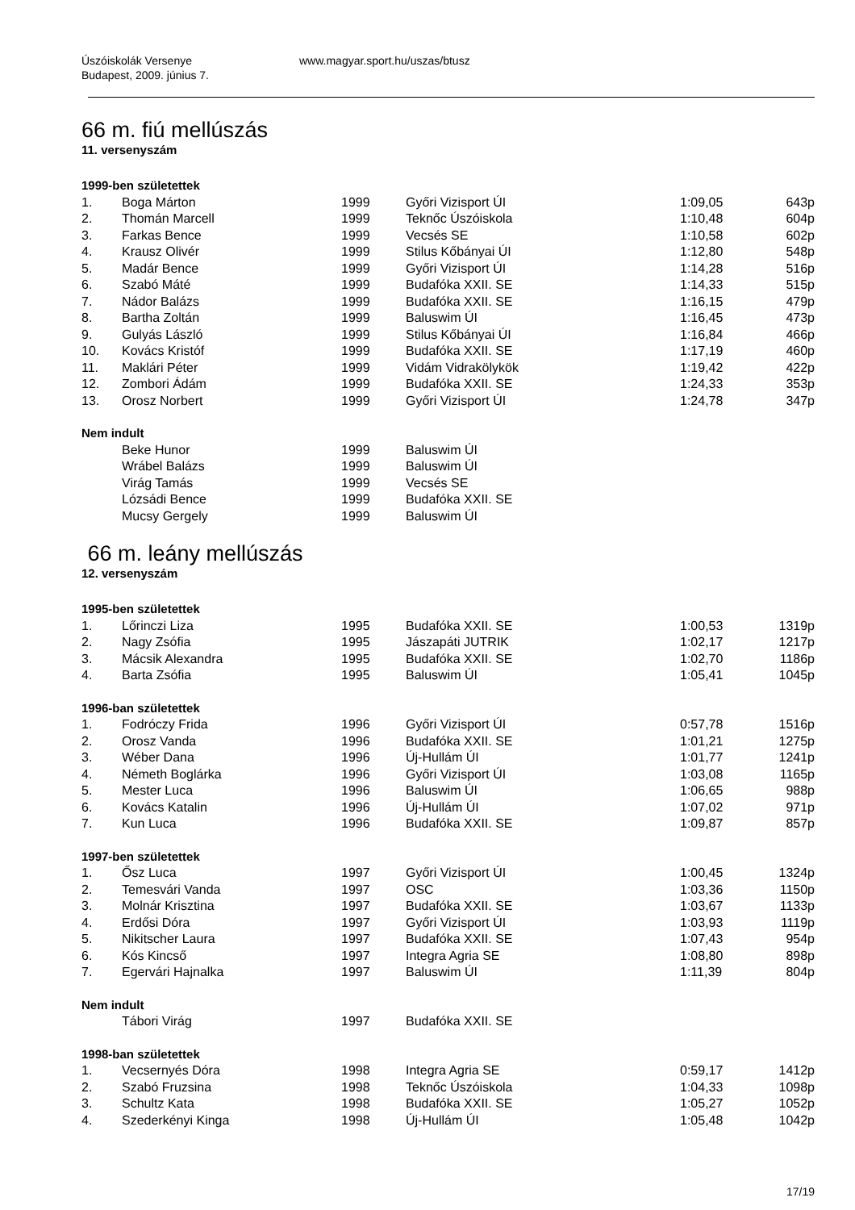Úszóiskolák Versenye
Budapest, 2009. június 7.
www.magyar.sport.hu/uszas/btusz
66 m. fiú mellúszás
11. versenyszám
| 1999-ben születettek | | | | | |
| 1. | Boga Márton | 1999 | Győri Vizisport ÚI | 1:09,05 | 643p |
| 2. | Thomán Marcell | 1999 | Teknőc Úszóiskola | 1:10,48 | 604p |
| 3. | Farkas Bence | 1999 | Vecsés SE | 1:10,58 | 602p |
| 4. | Krausz Olivér | 1999 | Stilus Kőbányai ÚI | 1:12,80 | 548p |
| 5. | Madár Bence | 1999 | Győri Vizisport ÚI | 1:14,28 | 516p |
| 6. | Szabó Máté | 1999 | Budafóka XXII. SE | 1:14,33 | 515p |
| 7. | Nádor Balázs | 1999 | Budafóka XXII. SE | 1:16,15 | 479p |
| 8. | Bartha Zoltán | 1999 | Baluswim ÚI | 1:16,45 | 473p |
| 9. | Gulyás László | 1999 | Stilus Kőbányai ÚI | 1:16,84 | 466p |
| 10. | Kovács Kristóf | 1999 | Budafóka XXII. SE | 1:17,19 | 460p |
| 11. | Maklári Péter | 1999 | Vidám Vidrakölykök | 1:19,42 | 422p |
| 12. | Zombori Ádám | 1999 | Budafóka XXII. SE | 1:24,33 | 353p |
| 13. | Orosz Norbert | 1999 | Győri Vizisport ÚI | 1:24,78 | 347p |
| Nem indult | | | | | |
| | Beke Hunor | 1999 | Baluswim ÚI | | |
| | Wrábel Balázs | 1999 | Baluswim ÚI | | |
| | Virág Tamás | 1999 | Vecsés SE | | |
| | Lózsádi Bence | 1999 | Budafóka XXII. SE | | |
| | Mucsy Gergely | 1999 | Baluswim ÚI | | |
66 m. leány mellúszás
12. versenyszám
| 1995-ben születettek | | | | | |
| 1. | Lőrinczi Liza | 1995 | Budafóka XXII. SE | 1:00,53 | 1319p |
| 2. | Nagy Zsófia | 1995 | Jászapáti JUTRIK | 1:02,17 | 1217p |
| 3. | Mácsik Alexandra | 1995 | Budafóka XXII. SE | 1:02,70 | 1186p |
| 4. | Barta Zsófia | 1995 | Baluswim ÚI | 1:05,41 | 1045p |
| 1996-ban születettek | | | | | |
| 1. | Fodróczy Frida | 1996 | Győri Vizisport ÚI | 0:57,78 | 1516p |
| 2. | Orosz Vanda | 1996 | Budafóka XXII. SE | 1:01,21 | 1275p |
| 3. | Wéber Dana | 1996 | Új-Hullám ÚI | 1:01,77 | 1241p |
| 4. | Németh Boglárka | 1996 | Győri Vizisport ÚI | 1:03,08 | 1165p |
| 5. | Mester Luca | 1996 | Baluswim ÚI | 1:06,65 | 988p |
| 6. | Kovács Katalin | 1996 | Új-Hullám ÚI | 1:07,02 | 971p |
| 7. | Kun Luca | 1996 | Budafóka XXII. SE | 1:09,87 | 857p |
| 1997-ben születettek | | | | | |
| 1. | Ősz Luca | 1997 | Győri Vizisport ÚI | 1:00,45 | 1324p |
| 2. | Temesvári Vanda | 1997 | OSC | 1:03,36 | 1150p |
| 3. | Molnár Krisztina | 1997 | Budafóka XXII. SE | 1:03,67 | 1133p |
| 4. | Erdősi Dóra | 1997 | Győri Vizisport ÚI | 1:03,93 | 1119p |
| 5. | Nikitscher Laura | 1997 | Budafóka XXII. SE | 1:07,43 | 954p |
| 6. | Kós Kincső | 1997 | Integra Agria SE | 1:08,80 | 898p |
| 7. | Egervári Hajnalka | 1997 | Baluswim ÚI | 1:11,39 | 804p |
| Nem indult | | | | | |
| | Tábori Virág | 1997 | Budafóka XXII. SE | | |
| 1998-ban születettek | | | | | |
| 1. | Vecsernyés Dóra | 1998 | Integra Agria SE | 0:59,17 | 1412p |
| 2. | Szabó Fruzsina | 1998 | Teknőc Úszóiskola | 1:04,33 | 1098p |
| 3. | Schultz Kata | 1998 | Budafóka XXII. SE | 1:05,27 | 1052p |
| 4. | Szederkényi Kinga | 1998 | Új-Hullám ÚI | 1:05,48 | 1042p |
17/19